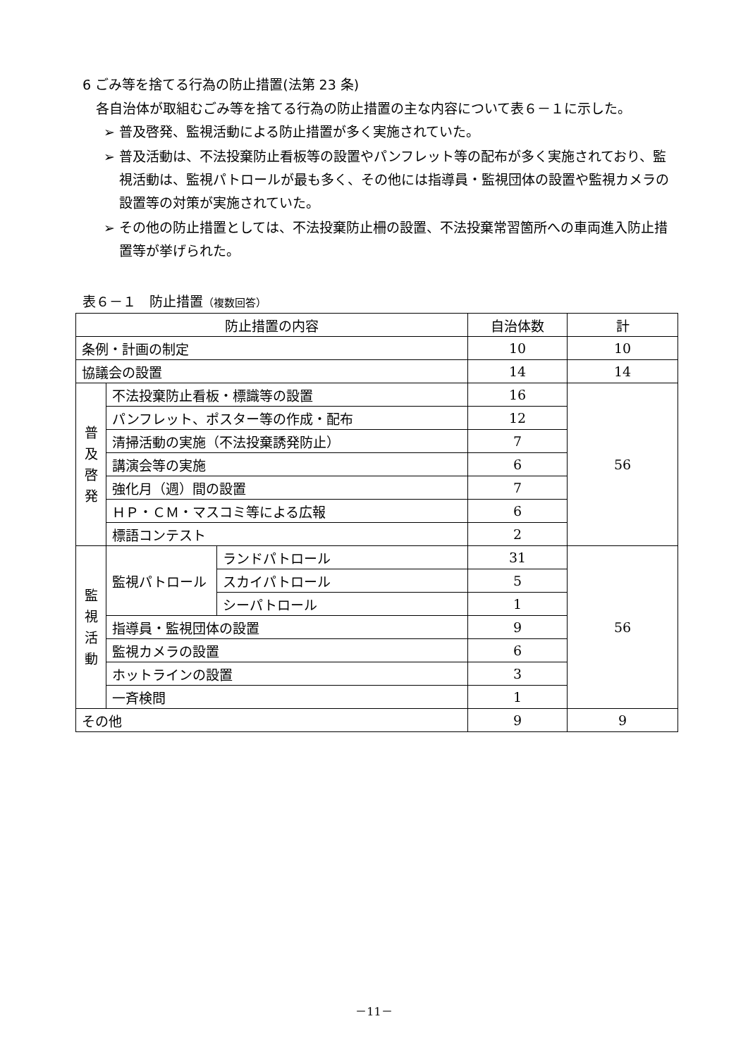6 ごみ等を捨てる行為の防止措置(法第 23 条)
各自治体が取組むごみ等を捨てる行為の防止措置の主な内容について表６－１に示した。
➢ 普及啓発、監視活動による防止措置が多く実施されていた。
➢ 普及活動は、不法投棄防止看板等の設置やパンフレット等の配布が多く実施されており、監視活動は、監視パトロールが最も多く、その他には指導員・監視団体の設置や監視カメラの設置等の対策が実施されていた。
➢ その他の防止措置としては、不法投棄防止柵の設置、不法投棄常習箇所への車両進入防止措置等が挙げられた。
表６－１　防止措置（複数回答）
| 防止措置の内容 | | | 自治体数 | 計 |
| --- | --- | --- | --- | --- |
| 条例・計画の制定 | | | 10 | 10 |
| 協議会の設置 | | | 14 | 14 |
| 普 及 啓 発 | 不法投棄防止看板・標識等の設置 | | 16 | 56 |
| | パンフレット、ポスター等の作成・配布 | | 12 | |
| | 清掃活動の実施（不法投棄誘発防止） | | 7 | |
| | 講演会等の実施 | | 6 | |
| | 強化月（週）間の設置 | | 7 | |
| | ＨＰ・ＣＭ・マスコミ等による広報 | | 6 | |
| | 標語コンテスト | | 2 | |
| 監 視 活 動 | 監視パトロール | ランドパトロール | 31 | 56 |
| | | スカイパトロール | 5 | |
| | | シーパトロール | 1 | |
| | 指導員・監視団体の設置 | | 9 | |
| | 監視カメラの設置 | | 6 | |
| | ホットラインの設置 | | 3 | |
| | 一斉検問 | | 1 | |
| その他 | | | 9 | 9 |
－11－